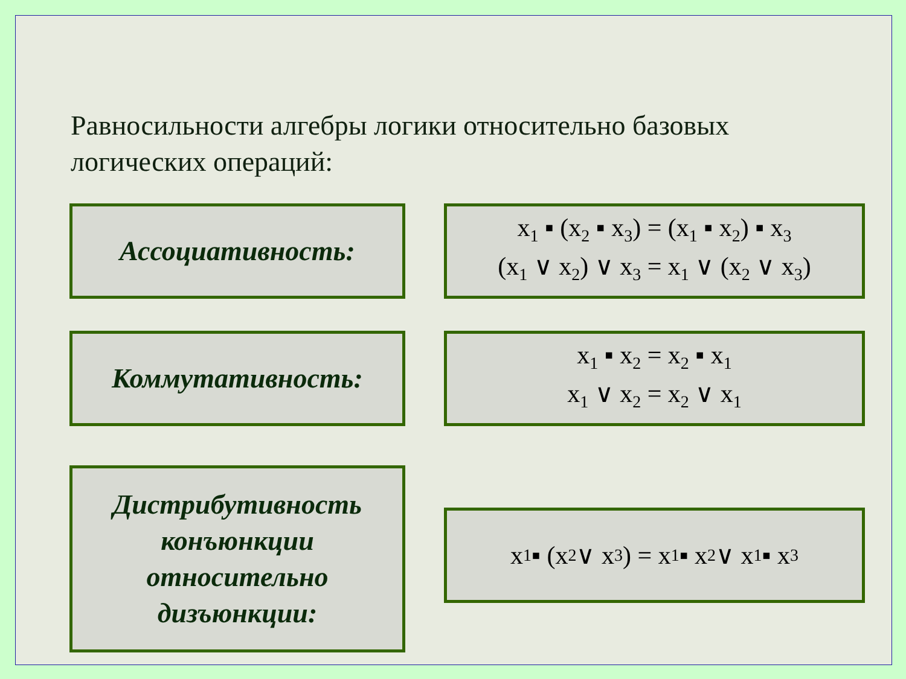Равносильности алгебры логики относительно базовых логических операций:
Ассоциативность:
x<sub>1</sub> ▪ (x<sub>2</sub> ▪ x<sub>3</sub>) = (x<sub>1</sub> ▪ x<sub>2</sub>) ▪ x<sub>3</sub>
(x<sub>1</sub> ∨ x<sub>2</sub>) ∨ x<sub>3</sub> = x<sub>1</sub> ∨ (x<sub>2</sub> ∨ x<sub>3</sub>)
Коммутативность:
x<sub>1</sub> ▪ x<sub>2</sub> = x<sub>2</sub> ▪ x<sub>1</sub>
x<sub>1</sub> ∨ x<sub>2</sub> = x<sub>2</sub> ∨ x<sub>1</sub>
Дистрибутивность конъюнкции относительно дизъюнкции:
x<sub>1</sub> ▪ (x<sub>2</sub> ∨ x<sub>3</sub>) = x<sub>1</sub> ▪ x<sub>2</sub> ∨ x<sub>1</sub> ▪ x<sub>3</sub>